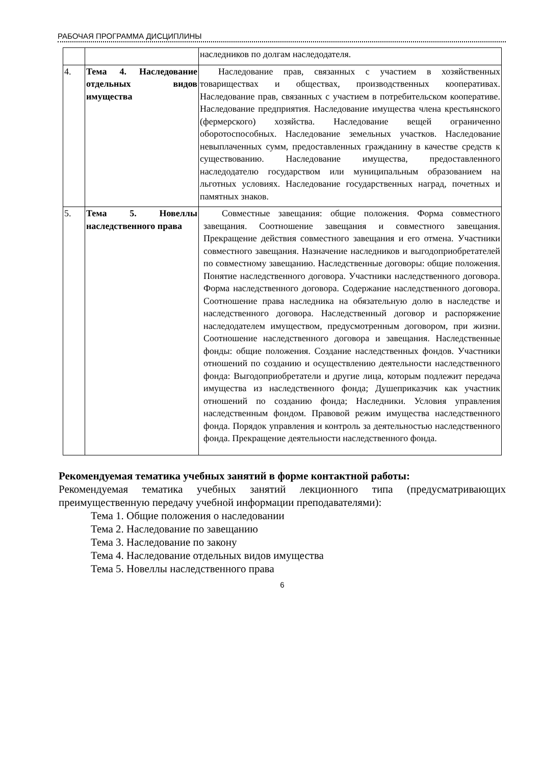РАБОЧАЯ ПРОГРАММА ДИСЦИПЛИНЫ
| | | наследников по долгам наследодателя. |
| 4. | Тема 4. Наследование отдельных видов имущества | Наследование прав, связанных с участием в хозяйственных товариществах и обществах, производственных кооперативах. Наследование прав, связанных с участием в потребительском кооперативе. Наследование предприятия. Наследование имущества члена крестьянского (фермерского) хозяйства. Наследование вещей ограниченно оборотоспособных. Наследование земельных участков. Наследование невыплаченных сумм, предоставленных гражданину в качестве средств к существованию. Наследование имущества, предоставленного наследодателю государством или муниципальным образованием на льготных условиях. Наследование государственных наград, почетных и памятных знаков. |
| 5. | Тема 5. Новеллы наследственного права | Совместные завещания: общие положения. Форма совместного завещания. Соотношение завещания и совместного завещания. Прекращение действия совместного завещания и его отмена. Участники совместного завещания. Назначение наследников и выгодоприобретателей по совместному завещанию. Наследственные договоры: общие положения. Понятие наследственного договора. Участники наследственного договора. Форма наследственного договора. Содержание наследственного договора. Соотношение права наследника на обязательную долю в наследстве и наследственного договора. Наследственный договор и распоряжение наследодателем имуществом, предусмотренным договором, при жизни. Соотношение наследственного договора и завещания. Наследственные фонды: общие положения. Создание наследственных фондов. Участники отношений по созданию и осуществлению деятельности наследственного фонда: Выгодоприобретатели и другие лица, которым подлежит передача имущества из наследственного фонда; Душеприказчик как участник отношений по созданию фонда; Наследники. Условия управления наследственным фондом. Правовой режим имущества наследственного фонда. Порядок управления и контроль за деятельностью наследственного фонда. Прекращение деятельности наследственного фонда. |
Рекомендуемая тематика учебных занятий в форме контактной работы:
Рекомендуемая тематика учебных занятий лекционного типа (предусматривающих преимущественную передачу учебной информации преподавателями):
Тема 1. Общие положения о наследовании
Тема 2. Наследование по завещанию
Тема 3. Наследование по закону
Тема 4. Наследование отдельных видов имущества
Тема 5. Новеллы наследственного права
6